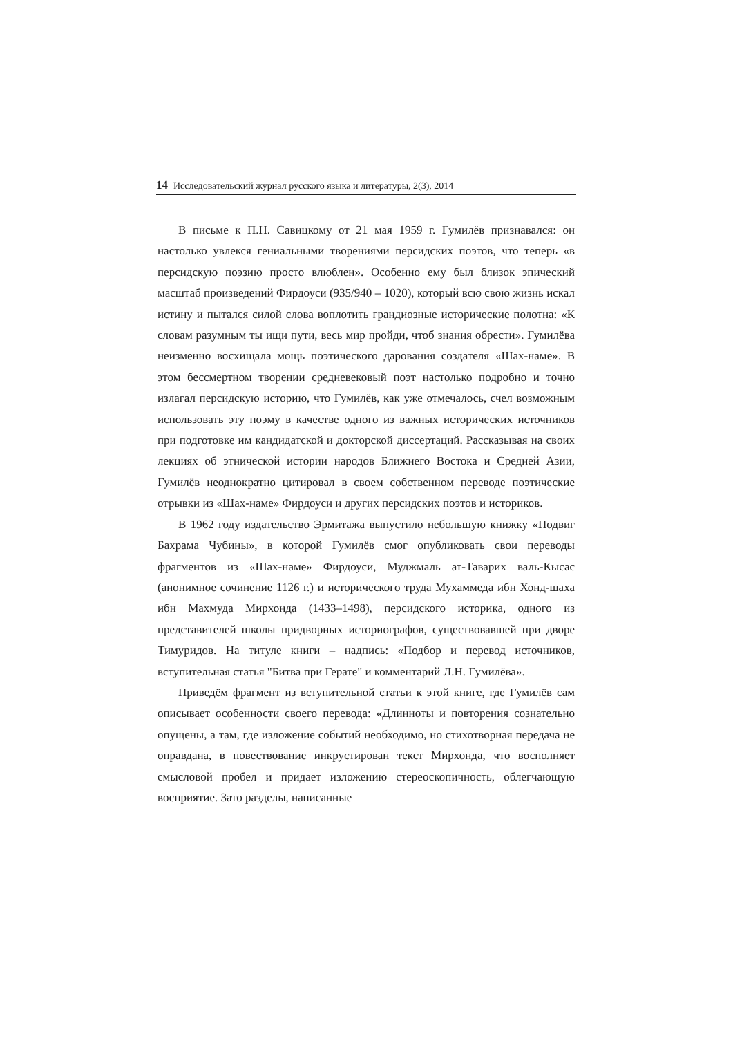14 Исследовательский журнал русского языка и литературы, 2(3), 2014
В письме к П.Н. Савицкому от 21 мая 1959 г. Гумилёв признавался: он настолько увлекся гениальными творениями персидских поэтов, что теперь «в персидскую поэзию просто влюблен». Особенно ему был близок эпический масштаб произведений Фирдоуси (935/940 – 1020), который всю свою жизнь искал истину и пытался силой слова воплотить грандиозные исторические полотна: «К словам разумным ты ищи пути, весь мир пройди, чтоб знания обрести». Гумилёва неизменно восхищала мощь поэтического дарования создателя «Шах-наме». В этом бессмертном творении средневековый поэт настолько подробно и точно излагал персидскую историю, что Гумилёв, как уже отмечалось, счел возможным использовать эту поэму в качестве одного из важных исторических источников при подготовке им кандидатской и докторской диссертаций. Рассказывая на своих лекциях об этнической истории народов Ближнего Востока и Средней Азии, Гумилёв неоднократно цитировал в своем собственном переводе поэтические отрывки из «Шах-наме» Фирдоуси и других персидских поэтов и историков.
В 1962 году издательство Эрмитажа выпустило небольшую книжку «Подвиг Бахрама Чубины», в которой Гумилёв смог опубликовать свои переводы фрагментов из «Шах-наме» Фирдоуси, Муджмаль ат-Таварих валь-Кысас (анонимное сочинение 1126 г.) и исторического труда Мухаммеда ибн Хонд-шаха ибн Махмуда Мирхонда (1433–1498), персидского историка, одного из представителей школы придворных историографов, существовавшей при дворе Тимуридов. На титуле книги – надпись: «Подбор и перевод источников, вступительная статья "Битва при Герате" и комментарий Л.Н. Гумилёва».
Приведём фрагмент из вступительной статьи к этой книге, где Гумилёв сам описывает особенности своего перевода: «Длинноты и повторения сознательно опущены, а там, где изложение событий необходимо, но стихотворная передача не оправдана, в повествование инкрустирован текст Мирхонда, что восполняет смысловой пробел и придает изложению стереоскопичность, облегчающую восприятие. Зато разделы, написанные